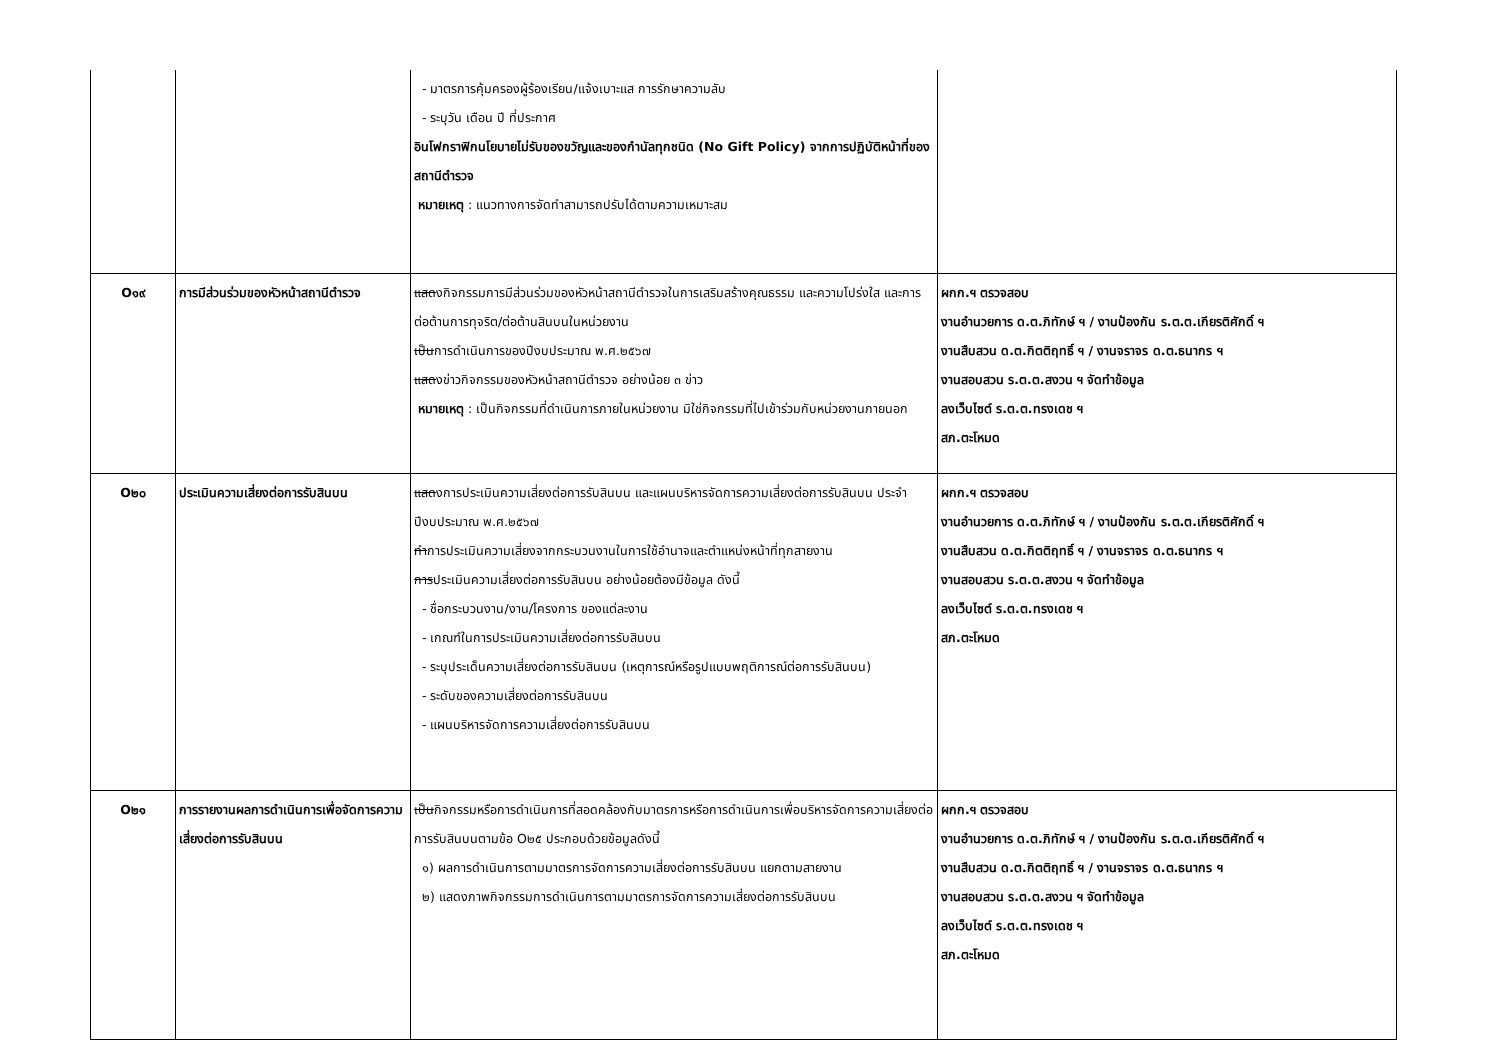| | | - มาตรการคุ้มครองผู้ร้องเรียน/แจ้งเบาะแส การรักษาความลับ - ระบุวัน เดือน ปี ที่ประกาศ อินโฟกราฟิกนโยบายไม่รับของขวัญและของกำนัลทุกชนิด (No Gift Policy) จากการปฏิบัติหน้าที่ของสถานีตำรวจ หมายเหตุ : แนวทางการจัดทำสามารถปรับได้ตามความเหมาะสม | |
| O๑๙ | การมีส่วนร่วมของหัวหน้าสถานีตำรวจ | แสด งกิจกรรมการมีส่วนร่วมของหัวหน้าสถานีตำรวจในการเสริมสร้างคุณธรรม และความโปร่งใส และการต่อต้านการทุจริต/ต่อต้านสินบนในหน่วยงาน เป็น การดำเนินการของปีงบประมาณ พ.ศ.๒๕๖๗ แสด งข่าวกิจกรรมของหัวหน้าสถานีตำรวจ อย่างน้อย ๓ ข่าว หมายเหตุ : เป็นกิจกรรมที่ดำเนินการภายในหน่วยงาน มิใช่กิจกรรมที่ไปเข้าร่วมกับหน่วยงานภายนอก | ผกก.ฯ ตรวจสอบ งานอำนวยการ ด.ต.ภิทักษ์ ฯ / งานป้องกัน ร.ต.ต.เกียรติศักดิ์ ฯ งานสืบสวน ด.ต.กิตติฤทธิ์ ฯ / งานจราจร ด.ต.ธนากร ฯ งานสอบสวน ร.ต.ต.สงวน ฯ จัดทำข้อมูล ลงเว็บไซต์ ร.ต.ต.ทรงเดช ฯ สภ.ตะโหมด |
| O๒๐ | ประเมินความเสี่ยงต่อการรับสินบน | แสด งการประเมินความเสี่ยงต่อการรับสินบน และแผนบริหารจัดการความเสี่ยงต่อการรับสินบน ประจำปีงบประมาณ พ.ศ.๒๕๖๗ ทำ การประเมินความเสี่ยงจากกระบวนงานในการใช้อำนาจและตำแหน่งหน้าที่ทุกสายงาน การ ประเมินความเสี่ยงต่อการรับสินบน อย่างน้อยต้องมีข้อมูล ดังนี้ - ชื่อกระบวนงาน/งาน/โครงการ ของแต่ละงาน - เกณฑ์ในการประเมินความเสี่ยงต่อการรับสินบน - ระบุประเด็นความเสี่ยงต่อการรับสินบน (เหตุการณ์หรือรูปแบบพฤติการณ์ต่อการรับสินบน) - ระดับของความเสี่ยงต่อการรับสินบน - แผนบริหารจัดการความเสี่ยงต่อการรับสินบน | ผกก.ฯ ตรวจสอบ งานอำนวยการ ด.ต.ภิทักษ์ ฯ / งานป้องกัน ร.ต.ต.เกียรติศักดิ์ ฯ งานสืบสวน ด.ต.กิตติฤทธิ์ ฯ / งานจราจร ด.ต.ธนากร ฯ งานสอบสวน ร.ต.ต.สงวน ฯ จัดทำข้อมูล ลงเว็บไซต์ ร.ต.ต.ทรงเดช ฯ สภ.ตะโหมด |
| O๒๑ | การรายงานผลการดำเนินการเพื่อจัดการความเสี่ยงต่อการรับสินบน | เป็น กิจกรรมหรือการดำเนินการที่สอดคล้องกับมาตรการหรือการดำเนินการเพื่อบริหารจัดการความเสี่ยงต่อการรับสินบนตามข้อ O๒๕ ประกอบด้วยข้อมูลดังนี้ ๑) ผลการดำเนินการตามมาตรการจัดการความเสี่ยงต่อการรับสินบน แยกตามสายงาน ๒) แสดงภาพกิจกรรมการดำเนินการตามมาตรการจัดการความเสี่ยงต่อการรับสินบน | ผกก.ฯ ตรวจสอบ งานอำนวยการ ด.ต.ภิทักษ์ ฯ / งานป้องกัน ร.ต.ต.เกียรติศักดิ์ ฯ งานสืบสวน ด.ต.กิตติฤทธิ์ ฯ / งานจราจร ด.ต.ธนากร ฯ งานสอบสวน ร.ต.ต.สงวน ฯ จัดทำข้อมูล ลงเว็บไซต์ ร.ต.ต.ทรงเดช ฯ สภ.ตะโหมด |